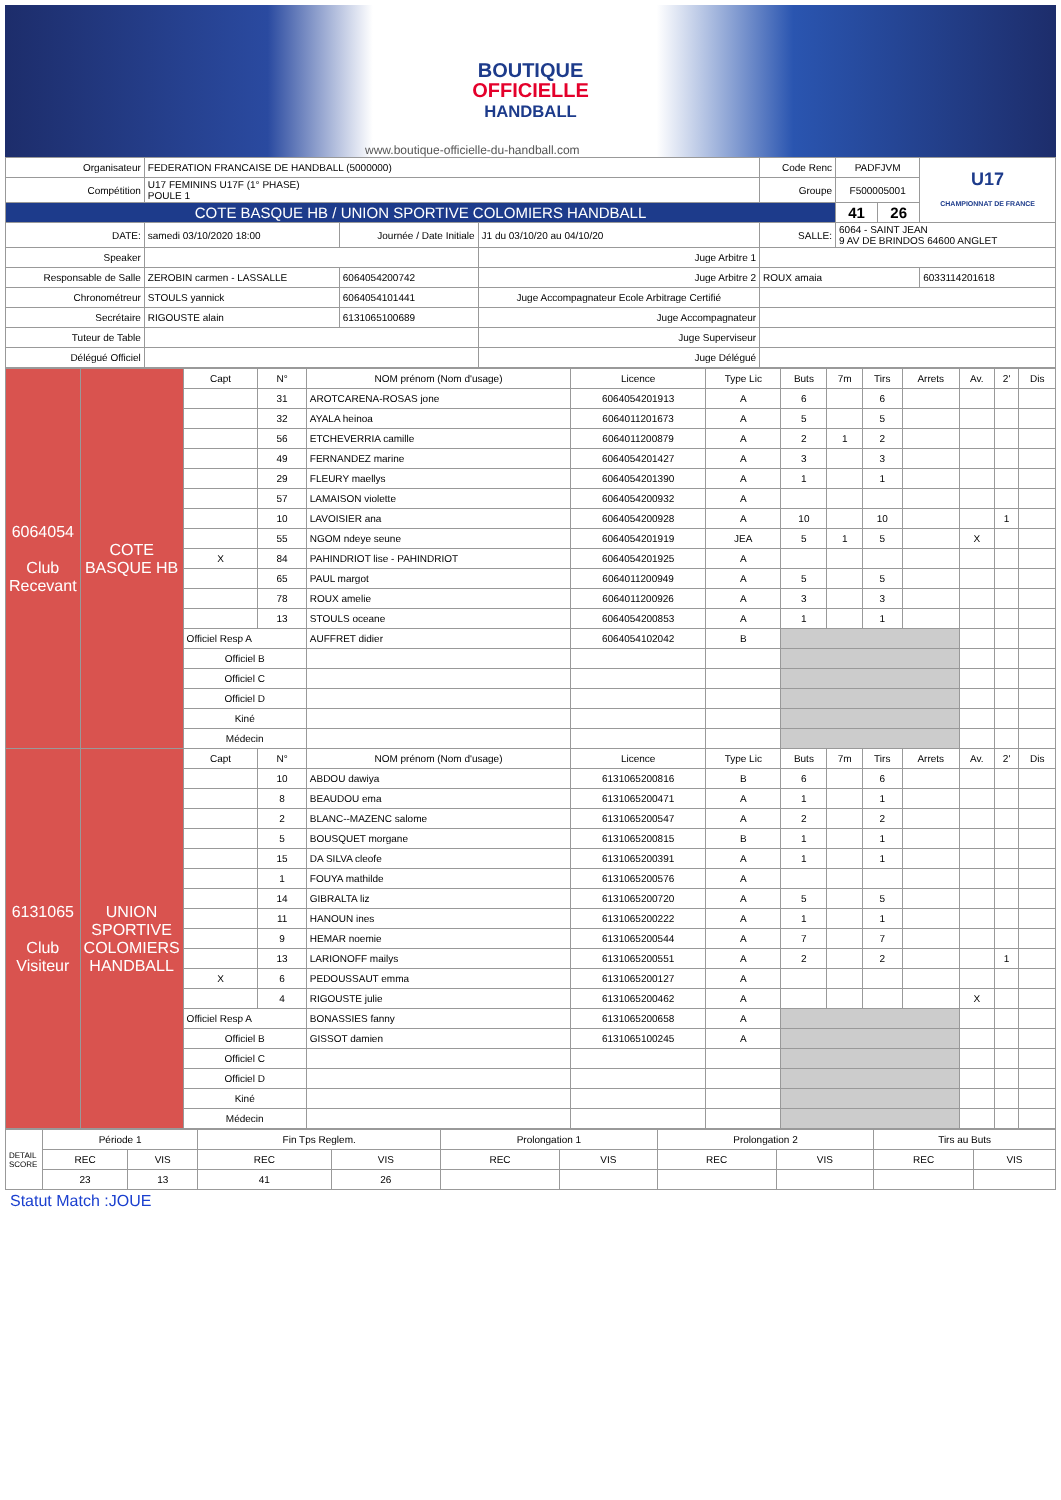BOUTIQUE
OFFICIELLE
HANDBALL
www.boutique-officielle-du-handball.com
| Organisateur | FEDERATION FRANCAISE DE HANDBALL (5000000) | | | | Code Renc | PADFJVM | | U17 CHAMPIONNAT DE FRANCE |
| Compétition | U17 FEMININS U17F (1° PHASE) POULE 1 | | | | Groupe | F500005001 | | |
| COTE BASQUE HB / UNION SPORTIVE COLOMIERS HANDBALL | | | | | | 41 | 26 | |
| DATE: | samedi 03/10/2020 18:00 | Journée / Date Initiale | J1 du 03/10/20 au 04/10/20 | | SALLE: | 6064 - SAINT JEAN 9 AV DE BRINDOS 64600 ANGLET | | |
| Speaker | | | Juge Arbitre 1 | | | | | |
| Responsable de Salle | ZEROBIN carmen - LASSALLE | 6064054200742 | Juge Arbitre 2 | ROUX amaia | | | | 6033114201618 |
| Chronométreur | STOULS yannick | 6064054101441 | Juge Accompagnateur Ecole Arbitrage Certifié | | | | | |
| Secrétaire | RIGOUSTE alain | 6131065100689 | Juge Accompagnateur | | | | | |
| Tuteur de Table | | | Juge Superviseur | | | | | |
| Délégué Officiel | | | Juge Délégué | | | | | |
| 6064054 Club Recevant | COTE BASQUE HB | Capt | N° | NOM prénom (Nom d'usage) | Licence | Type Lic | Buts | 7m | Tirs | Arrets | Av. | 2' | Dis |
| | | | 31 | AROTCARENA-ROSAS jone | 6064054201913 | A | 6 | | 6 | | | | |
| | | | 32 | AYALA heinoa | 6064011201673 | A | 5 | | 5 | | | | |
| | | | 56 | ETCHEVERRIA camille | 6064011200879 | A | 2 | 1 | 2 | | | | |
| | | | 49 | FERNANDEZ marine | 6064054201427 | A | 3 | | 3 | | | | |
| | | | 29 | FLEURY maellys | 6064054201390 | A | 1 | | 1 | | | | |
| | | | 57 | LAMAISON violette | 6064054200932 | A | | | | | | | |
| | | | 10 | LAVOISIER ana | 6064054200928 | A | 10 | | 10 | | | 1 | |
| | | | 55 | NGOM ndeye seune | 6064054201919 | JEA | 5 | 1 | 5 | | X | | |
| | | X | 84 | PAHINDRIOT lise - PAHINDRIOT | 6064054201925 | A | | | | | | | |
| | | | 65 | PAUL margot | 6064011200949 | A | 5 | | 5 | | | | |
| | | | 78 | ROUX amelie | 6064011200926 | A | 3 | | 3 | | | | |
| | | | 13 | STOULS oceane | 6064054200853 | A | 1 | | 1 | | | | |
| | | Officiel Resp A | | AUFFRET didier | 6064054102042 | B | | | | | | | |
| | | Officiel B | | | | | | | | | | | |
| | | Officiel C | | | | | | | | | | | |
| | | Officiel D | | | | | | | | | | | |
| | | Kiné | | | | | | | | | | | |
| | | Médecin | | | | | | | | | | | |
| 6131065 Club Visiteur | UNION SPORTIVE COLOMIERS HANDBALL | Capt | N° | NOM prénom (Nom d'usage) | Licence | Type Lic | Buts | 7m | Tirs | Arrets | Av. | 2' | Dis |
| | | | 10 | ABDOU dawiya | 6131065200816 | B | 6 | | 6 | | | | |
| | | | 8 | BEAUDOU ema | 6131065200471 | A | 1 | | 1 | | | | |
| | | | 2 | BLANC--MAZENC salome | 6131065200547 | A | 2 | | 2 | | | | |
| | | | 5 | BOUSQUET morgane | 6131065200815 | B | 1 | | 1 | | | | |
| | | | 15 | DA SILVA cleofe | 6131065200391 | A | 1 | | 1 | | | | |
| | | | 1 | FOUYA mathilde | 6131065200576 | A | | | | | | | |
| | | | 14 | GIBRALTA liz | 6131065200720 | A | 5 | | 5 | | | | |
| | | | 11 | HANOUN ines | 6131065200222 | A | 1 | | 1 | | | | |
| | | | 9 | HEMAR noemie | 6131065200544 | A | 7 | | 7 | | | | |
| | | | 13 | LARIONOFF mailys | 6131065200551 | A | 2 | | 2 | | | 1 | |
| | | X | 6 | PEDOUSSAUT emma | 6131065200127 | A | | | | | | | |
| | | | 4 | RIGOUSTE julie | 6131065200462 | A | | | | | X | | |
| | | Officiel Resp A | | BONASSIES fanny | 6131065200658 | A | | | | | | | |
| | | Officiel B | | GISSOT damien | 6131065100245 | A | | | | | | | |
| | | Officiel C | | | | | | | | | | | |
| | | Officiel D | | | | | | | | | | | |
| | | Kiné | | | | | | | | | | | |
| | | Médecin | | | | | | | | | | | |
| DETAIL SCORE | Période 1 | | Fin Tps Reglem. | | Prolongation 1 | | Prolongation 2 | | Tirs au Buts | |
| | REC | VIS | REC | VIS | REC | VIS | REC | VIS | REC | VIS |
| | 23 | 13 | 41 | 26 | | | | | | |
Statut Match :JOUE